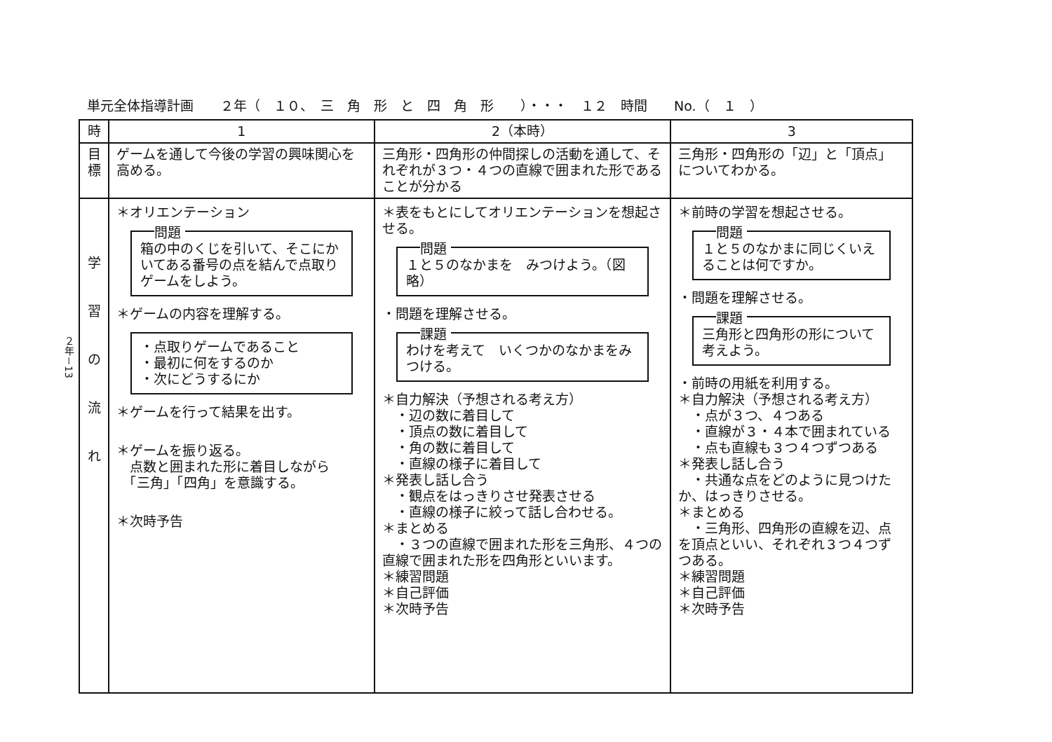単元全体指導計画　　２年（　１０、　三　角　形　と　四　角　形　　）・・・　１２　時間　　No.（　１　）
２年－13
| 時 | 1 | 2（本時） | 3 |
| --- | --- | --- | --- |
| 目標 | ゲームを通して今後の学習の興味関心を高める。 | 三角形・四角形の仲間探しの活動を通して、それぞれが３つ・４つの直線で囲まれた形であることが分かる | 三角形・四角形の「辺」と「頂点」についてわかる。 |
| 学 習 の 流 れ | ＊オリエンテーション 問題 箱の中のくじを引いて、そこにかいてある番号の点を結んで点取りゲームをしよう。 ＊ゲームの内容を理解する。 ・点取りゲームであること ・最初に何をするのか ・次にどうするにか ＊ゲームを行って結果を出す。 ＊ゲームを振り返る。 点数と囲まれた形に着目しながら 「三角」「四角」を意識する。 ＊次時予告 | ＊表をもとにしてオリエンテーションを想起させる。 問題 １と５のなかまを みつけよう。（図略） ・問題を理解させる。 課題 わけを考えて いくつかのなかまをみつける。 ＊自力解決（予想される考え方） ・辺の数に着目して ・頂点の数に着目して ・角の数に着目して ・直線の様子に着目して ＊発表し話し合う ・観点をはっきりさせ発表させる ・直線の様子に絞って話し合わせる。 ＊まとめる ・３つの直線で囲まれた形を三角形、４つの直線で囲まれた形を四角形といいます。 ＊練習問題 ＊自己評価 ＊次時予告 | ＊前時の学習を想起させる。 問題 １と５のなかまに同じくいえることは何ですか。 ・問題を理解させる。 課題 三角形と四角形の形について考えよう。 ・前時の用紙を利用する。 ＊自力解決（予想される考え方） ・点が３つ、４つある ・直線が３・４本で囲まれている ・点も直線も３つ４つずつある ＊発表し話し合う ・共通な点をどのように見つけたか、はっきりさせる。 ＊まとめる ・三角形、四角形の直線を辺、点を頂点といい、それぞれ３つ４つずつある。 ＊練習問題 ＊自己評価 ＊次時予告 |